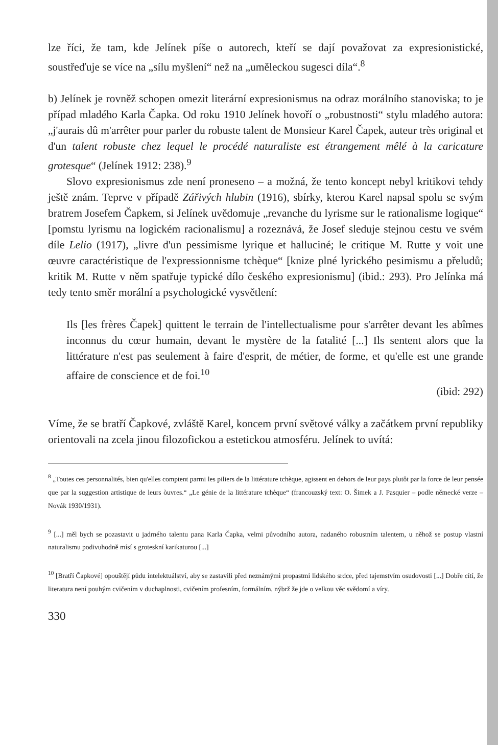lze říci, že tam, kde Jelínek píše o autorech, kteří se dají považovat za expresionistické, soustřeďuje se více na „sílu myšlení“ než na „uměleckou sugesci díla“.<sup>8</sup>
b) Jelínek je rovněž schopen omezit literární expresionismus na odraz morálního stanoviska; to je případ mladého Karla Čapka. Od roku 1910 Jelínek hovoří o „robustnosti“ stylu mladého autora: „j'aurais dû m'arrêter pour parler du robuste talent de Monsieur Karel Čapek, auteur très original et d'un talent robuste chez lequel le procédé naturaliste est étrangement mêlé à la caricature grotesque“ (Jelínek 1912: 238).<sup>9</sup>
Slovo expresionismus zde není proneseno – a možná, že tento koncept nebyl kritikovi tehdy ještě znám. Teprve v případě Zářivých hlubin (1916), sbírky, kterou Karel napsal spolu se svým bratrem Josefem Čapkem, si Jelínek uvědomuje „revanche du lyrisme sur le rationalisme logique“ [pomstu lyrismu na logickém racionalismu] a rozeznává, že Josef sleduje stejnou cestu ve svém díle Lelio (1917), „livre d'un pessimisme lyrique et halluciné; le critique M. Rutte y voit une œuvre caractéristique de l'expressionnisme tchèque“ [knize plné lyrického pesimismu a přeludů; kritik M. Rutte v něm spatřuje typické dílo českého expresionismu] (ibid.: 293). Pro Jelínka má tedy tento směr morální a psychologické vysvětlení:
Ils [les frères Čapek] quittent le terrain de l'intellectualisme pour s'arrêter devant les abîmes inconnus du cœur humain, devant le mystère de la fatalité [...] Ils sentent alors que la littérature n'est pas seulement à faire d'esprit, de métier, de forme, et qu'elle est une grande affaire de conscience et de foi.<sup>10</sup>
(ibid: 292)
Víme, že se bratří Čapkové, zvláště Karel, koncem první světové války a začátkem první republiky orientovali na zcela jinou filozofickou a estetickou atmosféru. Jelínek to uvítá:
<sup>8</sup> „Toutes ces personnalités, bien qu'elles comptent parmi les piliers de la littérature tchèque, agissent en dehors de leur pays plutôt par la force de leur pensée que par la suggestion artistique de leurs òuvres.“ „Le génie de la littérature tchèque“ (francouzský text: O. Šimek a J. Pasquier – podle německé verze – Novák 1930/1931).
<sup>9</sup> [...] měl bych se pozastavit u jadrného talentu pana Karla Čapka, velmi původního autora, nadaného robustním talentem, u něhož se postup vlastní naturalismu podivuhodně mísí s groteskní karikaturou [...]
<sup>10</sup> [Bratří Čapkové] opouštějí půdu intelektuálství, aby se zastavili před neznámými propastmi lidského srdce, před tajemstvím osudovosti [...] Dobře cítí, že literatura není pouhým cvičením v duchaplnosti, cvičením profesním, formálním, nýbrž že jde o velkou věc svědomí a víry.
330